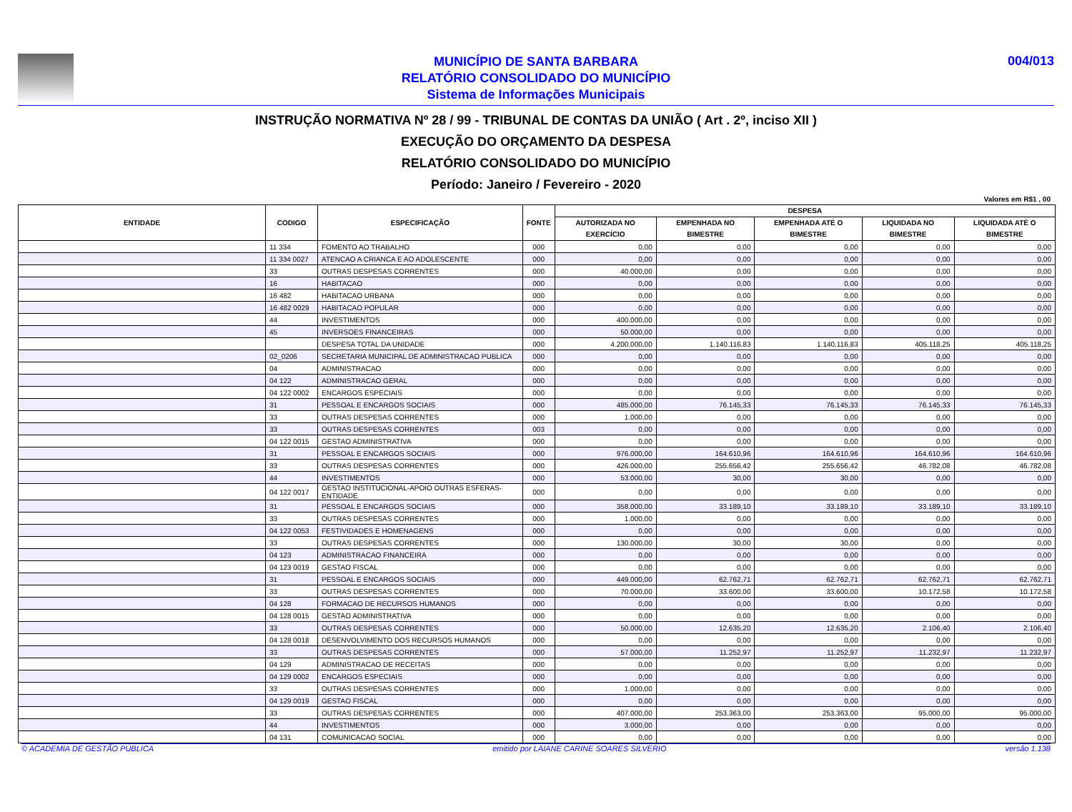MUNICÍPIO DE SANTA BARBARA
RELATÓRIO CONSOLIDADO DO MUNICÍPIO
Sistema de Informações Municipais
004/013
INSTRUÇÃO NORMATIVA Nº 28 / 99 - TRIBUNAL DE CONTAS DA UNIÃO ( Art . 2º, inciso XII )
EXECUÇÃO DO ORÇAMENTO DA DESPESA
RELATÓRIO CONSOLIDADO DO MUNICÍPIO
Período: Janeiro / Fevereiro - 2020
Valores em R$1 , 00
| ENTIDADE | CODIGO | ESPECIFICAÇÃO | FONTE | DESPESA | | | | |
| --- | --- | --- | --- | --- | --- | --- | --- | --- |
| | | | | AUTORIZADA NO EXERCÍCIO | EMPENHADA NO BIMESTRE | EMPENHADA ATÉ O BIMESTRE | LIQUIDADA NO BIMESTRE | LIQUIDADA ATÉ O BIMESTRE |
| | 11 334 | FOMENTO AO TRABALHO | 000 | 0,00 | 0,00 | 0,00 | 0,00 | 0,00 |
| | 11 334 0027 | ATENCAO A CRIANCA E AO ADOLESCENTE | 000 | 0,00 | 0,00 | 0,00 | 0,00 | 0,00 |
| | 33 | OUTRAS DESPESAS CORRENTES | 000 | 40.000,00 | 0,00 | 0,00 | 0,00 | 0,00 |
| | 16 | HABITACAO | 000 | 0,00 | 0,00 | 0,00 | 0,00 | 0,00 |
| | 16 482 | HABITACAO URBANA | 000 | 0,00 | 0,00 | 0,00 | 0,00 | 0,00 |
| | 16 482 0029 | HABITACAO POPULAR | 000 | 0,00 | 0,00 | 0,00 | 0,00 | 0,00 |
| | 44 | INVESTIMENTOS | 000 | 400.000,00 | 0,00 | 0,00 | 0,00 | 0,00 |
| | 45 | INVERSOES FINANCEIRAS | 000 | 50.000,00 | 0,00 | 0,00 | 0,00 | 0,00 |
| | | DESPESA TOTAL DA UNIDADE | 000 | 4.200.000,00 | 1.140.116,83 | 1.140.116,83 | 405.118,25 | 405.118,25 |
| | 02_0206 | SECRETARIA MUNICIPAL DE ADMINISTRACAO PUBLICA | 000 | 0,00 | 0,00 | 0,00 | 0,00 | 0,00 |
| | 04 | ADMINISTRACAO | 000 | 0,00 | 0,00 | 0,00 | 0,00 | 0,00 |
| | 04 122 | ADMINISTRACAO GERAL | 000 | 0,00 | 0,00 | 0,00 | 0,00 | 0,00 |
| | 04 122 0002 | ENCARGOS ESPECIAIS | 000 | 0,00 | 0,00 | 0,00 | 0,00 | 0,00 |
| | 31 | PESSOAL E ENCARGOS SOCIAIS | 000 | 485.000,00 | 76.145,33 | 76.145,33 | 76.145,33 | 76.145,33 |
| | 33 | OUTRAS DESPESAS CORRENTES | 000 | 1.000,00 | 0,00 | 0,00 | 0,00 | 0,00 |
| | 33 | OUTRAS DESPESAS CORRENTES | 003 | 0,00 | 0,00 | 0,00 | 0,00 | 0,00 |
| | 04 122 0015 | GESTAO ADMINISTRATIVA | 000 | 0,00 | 0,00 | 0,00 | 0,00 | 0,00 |
| | 31 | PESSOAL E ENCARGOS SOCIAIS | 000 | 976.000,00 | 164.610,96 | 164.610,96 | 164.610,96 | 164.610,96 |
| | 33 | OUTRAS DESPESAS CORRENTES | 000 | 426.000,00 | 255.656,42 | 255.656,42 | 46.782,08 | 46.782,08 |
| | 44 | INVESTIMENTOS | 000 | 53.000,00 | 30,00 | 30,00 | 0,00 | 0,00 |
| | 04 122 0017 | GESTAO INSTITUCIONAL-APOIO OUTRAS ESFERAS-ENTIDADE | 000 | 0,00 | 0,00 | 0,00 | 0,00 | 0,00 |
| | 31 | PESSOAL E ENCARGOS SOCIAIS | 000 | 358.000,00 | 33.189,10 | 33.189,10 | 33.189,10 | 33.189,10 |
| | 33 | OUTRAS DESPESAS CORRENTES | 000 | 1.000,00 | 0,00 | 0,00 | 0,00 | 0,00 |
| | 04 122 0053 | FESTIVIDADES E HOMENAGENS | 000 | 0,00 | 0,00 | 0,00 | 0,00 | 0,00 |
| | 33 | OUTRAS DESPESAS CORRENTES | 000 | 130.000,00 | 30,00 | 30,00 | 0,00 | 0,00 |
| | 04 123 | ADMINISTRACAO FINANCEIRA | 000 | 0,00 | 0,00 | 0,00 | 0,00 | 0,00 |
| | 04 123 0019 | GESTAO FISCAL | 000 | 0,00 | 0,00 | 0,00 | 0,00 | 0,00 |
| | 31 | PESSOAL E ENCARGOS SOCIAIS | 000 | 449.000,00 | 62.762,71 | 62.762,71 | 62.762,71 | 62.762,71 |
| | 33 | OUTRAS DESPESAS CORRENTES | 000 | 70.000,00 | 33.600,00 | 33.600,00 | 10.172,58 | 10.172,58 |
| | 04 128 | FORMACAO DE RECURSOS HUMANOS | 000 | 0,00 | 0,00 | 0,00 | 0,00 | 0,00 |
| | 04 128 0015 | GESTAO ADMINISTRATIVA | 000 | 0,00 | 0,00 | 0,00 | 0,00 | 0,00 |
| | 33 | OUTRAS DESPESAS CORRENTES | 000 | 50.000,00 | 12.635,20 | 12.635,20 | 2.106,40 | 2.106,40 |
| | 04 128 0018 | DESENVOLVIMENTO DOS RECURSOS HUMANOS | 000 | 0,00 | 0,00 | 0,00 | 0,00 | 0,00 |
| | 33 | OUTRAS DESPESAS CORRENTES | 000 | 57.000,00 | 11.252,97 | 11.252,97 | 11.232,97 | 11.232,97 |
| | 04 129 | ADMINISTRACAO DE RECEITAS | 000 | 0,00 | 0,00 | 0,00 | 0,00 | 0,00 |
| | 04 129 0002 | ENCARGOS ESPECIAIS | 000 | 0,00 | 0,00 | 0,00 | 0,00 | 0,00 |
| | 33 | OUTRAS DESPESAS CORRENTES | 000 | 1.000,00 | 0,00 | 0,00 | 0,00 | 0,00 |
| | 04 129 0019 | GESTAO FISCAL | 000 | 0,00 | 0,00 | 0,00 | 0,00 | 0,00 |
| | 33 | OUTRAS DESPESAS CORRENTES | 000 | 407.000,00 | 253.363,00 | 253.363,00 | 95.000,00 | 95.000,00 |
| | 44 | INVESTIMENTOS | 000 | 3.000,00 | 0,00 | 0,00 | 0,00 | 0,00 |
| | 04 131 | COMUNICACAO SOCIAL | 000 | 0,00 | 0,00 | 0,00 | 0,00 | 0,00 |
© ACADEMIA DE GESTÃO PÚBLICA emitido por LAIANE CARINE SOARES SILVERIO versão 1.138